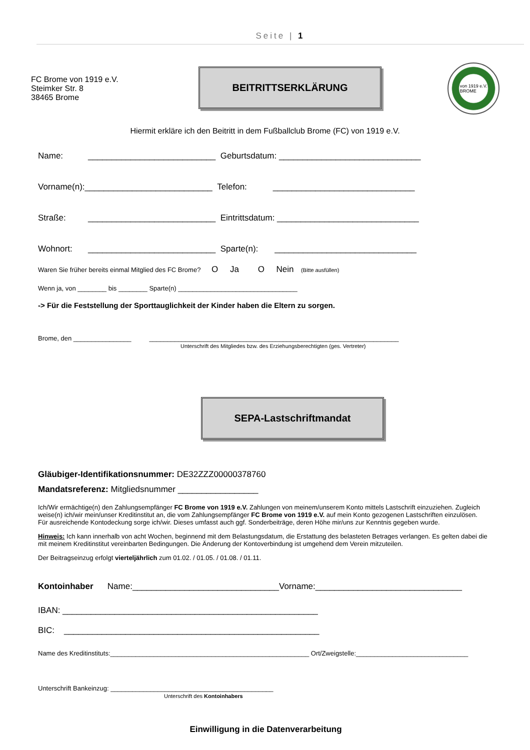Seite | 1
FC Brome von 1919 e.V.
Steimker Str. 8
38465 Brome
BEITRITTSERKLÄRUNG
von 1919 e.V.
BROME
Hiermit erkläre ich den Beitritt in dem Fußballclub Brome (FC) von 1919 e.V.
Name: ___________________________ Geburtsdatum: ______________________________
Vorname(n): ___________________________ Telefon: ______________________________
Straße: ___________________________ Eintrittsdatum: ______________________________
Wohnort: ___________________________ Sparte(n): ______________________________
Waren Sie früher bereits einmal Mitglied des FC Brome? O Ja O Nein (Bitte ausfüllen)
Wenn ja, von ________ bis ________ Sparte(n) _________________________________
-> Für die Feststellung der Sporttauglichkeit der Kinder haben die Eltern zu sorgen.
Brome, den ________________ _____________________________________________________________________
Unterschrift des Mitgliedes bzw. des Erziehungsberechtigten (ges. Vertreter)
SEPA-Lastschriftmandat
Gläubiger-Identifikationsnummer: DE32ZZZ00000378760
Mandatsreferenz: Mitgliedsnummer _________________
Ich/Wir ermächtige(n) den Zahlungsempfänger FC Brome von 1919 e.V. Zahlungen von meinem/unserem Konto mittels Lastschrift einzuziehen. Zugleich weise(n) ich/wir mein/unser Kreditinstitut an, die vom Zahlungsempfänger FC Brome von 1919 e.V. auf mein Konto gezogenen Lastschriften einzulösen.
Für ausreichende Kontodeckung sorge ich/wir. Dieses umfasst auch ggf. Sonderbeiträge, deren Höhe mir/uns zur Kenntnis gegeben wurde.
Hinweis: Ich kann innerhalb von acht Wochen, beginnend mit dem Belastungsdatum, die Erstattung des belasteten Betrages verlangen. Es gelten dabei die mit meinem Kreditinstitut vereinbarten Bedingungen. Die Änderung der Kontoverbindung ist umgehend dem Verein mitzuteilen.
Der Beitragseinzug erfolgt vierteljährlich zum 01.02. / 01.05. / 01.08. / 01.11.
Kontoinhaber Name:_______________________________Vorname:_______________________________
IBAN: ______________________________________________________
BIC: ______________________________________________________
Name des Kreditinstituts:_______________________________________________________ Ort/Zweigstelle:_______________________________
Unterschrift Bankeinzug: _____________________________________________
Unterschrift des Kontoinhabers
Einwilligung in die Datenverarbeitung